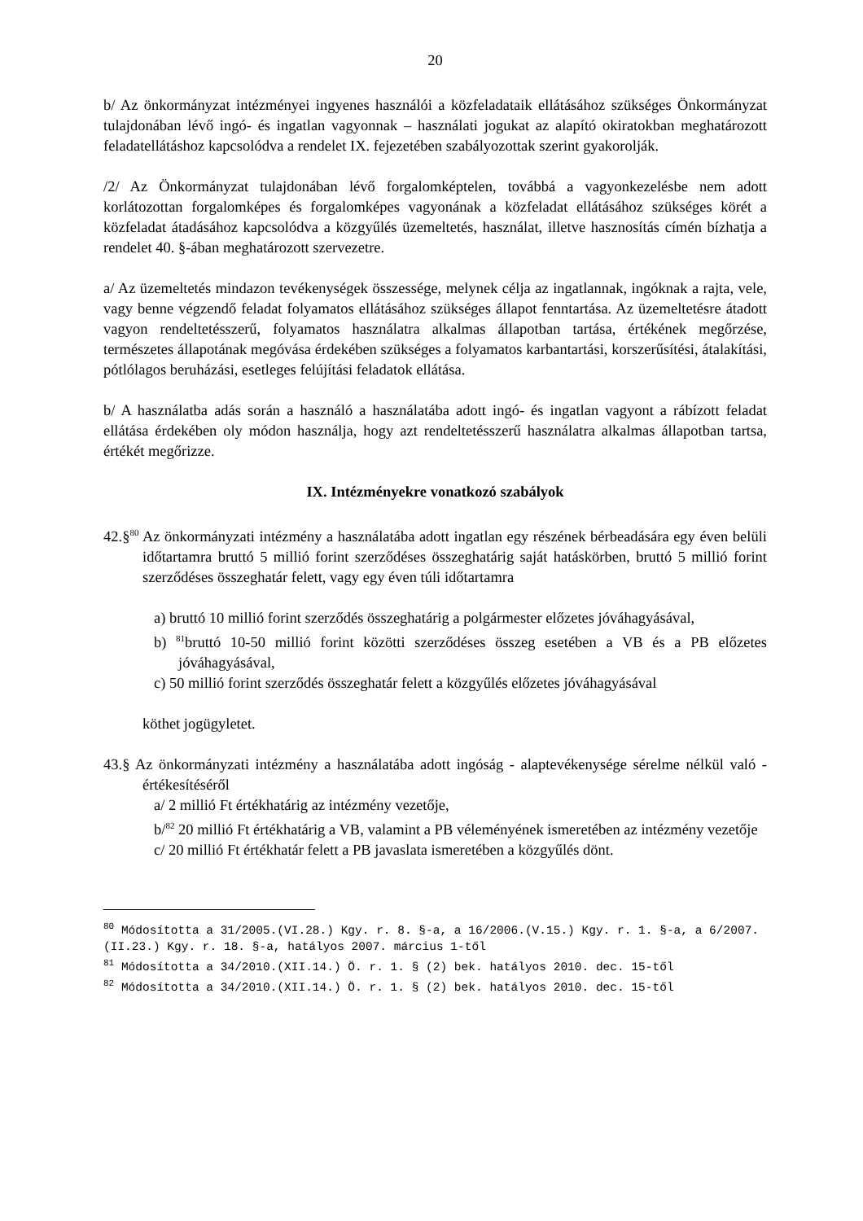20
b/ Az önkormányzat intézményei ingyenes használói a közfeladataik ellátásához szükséges Önkormányzat tulajdonában lévő ingó- és ingatlan vagyonnak – használati jogukat az alapító okiratokban meghatározott feladatellátáshoz kapcsolódva a rendelet IX. fejezetében szabályozottak szerint gyakorolják.
/2/ Az Önkormányzat tulajdonában lévő forgalomképtelen, továbbá a vagyonkezelésbe nem adott korlátozottan forgalomképes és forgalomképes vagyonának a közfeladat ellátásához szükséges körét a közfeladat átadásához kapcsolódva a közgyűlés üzemeltetés, használat, illetve hasznosítás címén bízhatja a rendelet 40. §-ában meghatározott szervezetre.
a/ Az üzemeltetés mindazon tevékenységek összessége, melynek célja az ingatlannak, ingóknak a rajta, vele, vagy benne végzendő feladat folyamatos ellátásához szükséges állapot fenntartása. Az üzemeltetésre átadott vagyon rendeltetésszerű, folyamatos használatra alkalmas állapotban tartása, értékének megőrzése, természetes állapotának megóvása érdekében szükséges a folyamatos karbantartási, korszerűsítési, átalakítási, pótlólagos beruházási, esetleges felújítási feladatok ellátása.
b/ A használatba adás során a használó a használatába adott ingó- és ingatlan vagyont a rábízott feladat ellátása érdekében oly módon használja, hogy azt rendeltetésszerű használatra alkalmas állapotban tartsa, értékét megőrizze.
IX. Intézményekre vonatkozó szabályok
42.§<sup>80</sup> Az önkormányzati intézmény a használatába adott ingatlan egy részének bérbeadására egy éven belüli időtartamra bruttó 5 millió forint szerződéses összeghatárig saját hatáskörben, bruttó 5 millió forint szerződéses összeghatár felett, vagy egy éven túli időtartamra
a) bruttó 10 millió forint szerződés összeghatárig a polgármester előzetes jóváhagyásával,
b) <sup>81</sup>bruttó 10-50 millió forint közötti szerződéses összeg esetében a VB és a PB előzetes jóváhagyásával,
c) 50 millió forint szerződés összeghatár felett a közgyűlés előzetes jóváhagyásával
köthet jogügyletet.
43.§ Az önkormányzati intézmény a használatába adott ingóság - alaptevékenysége sérelme nélkül való - értékesítéséről
a/ 2 millió Ft értékhatárig az intézmény vezetője,
b/<sup>82</sup> 20 millió Ft értékhatárig a VB, valamint a PB véleményének ismeretében az intézmény vezetője
c/ 20 millió Ft értékhatár felett a PB javaslata ismeretében a közgyűlés dönt.
<sup>80</sup> Módosította a 31/2005.(VI.28.) Kgy. r. 8. §-a, a 16/2006.(V.15.) Kgy. r. 1. §-a, a 6/2007.(II.23.) Kgy. r. 18. §-a, hatályos 2007. március 1-től
<sup>81</sup> Módosította a 34/2010.(XII.14.) Ö. r. 1. § (2) bek. hatályos 2010. dec. 15-től
<sup>82</sup> Módosította a 34/2010.(XII.14.) Ö. r. 1. § (2) bek. hatályos 2010. dec. 15-től